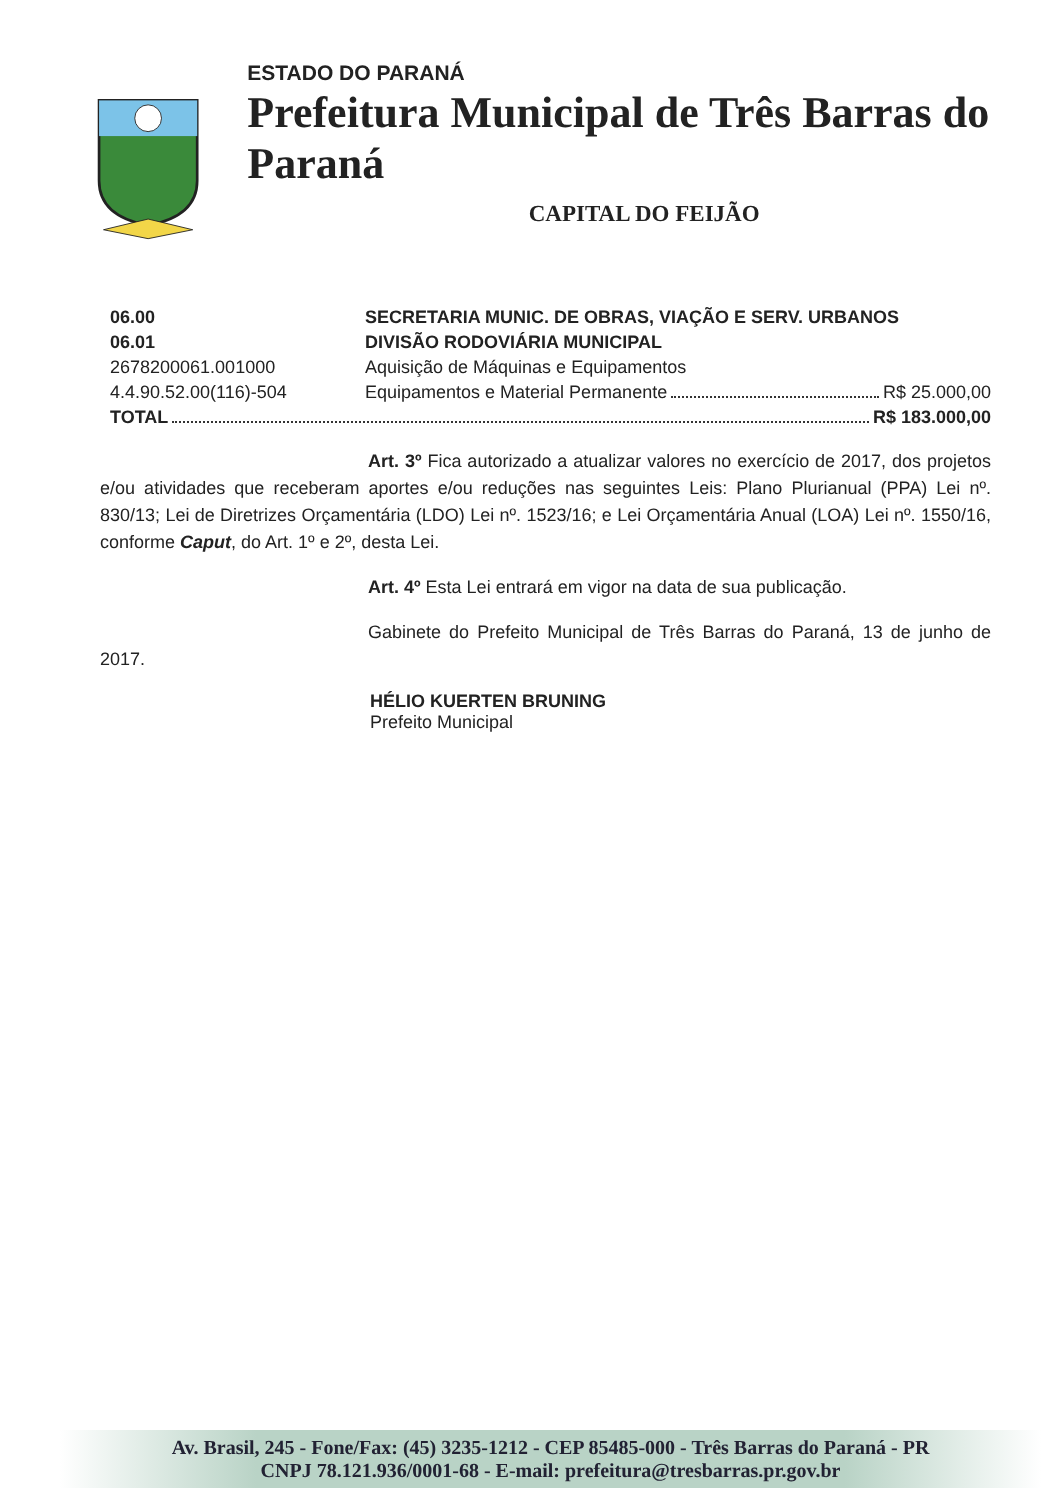ESTADO DO PARANÁ
Prefeitura Municipal de Três Barras do Paraná
CAPITAL DO FEIJÃO
06.00 SECRETARIA MUNIC. DE OBRAS, VIAÇÃO E SERV. URBANOS
06.01 DIVISÃO RODOVIÁRIA MUNICIPAL
2678200061.001000 Aquisição de Máquinas e Equipamentos
4.4.90.52.00(116)-504 Equipamentos e Material Permanente R$ 25.000,00
TOTAL R$ 183.000,00
Art. 3º Fica autorizado a atualizar valores no exercício de 2017, dos projetos e/ou atividades que receberam aportes e/ou reduções nas seguintes Leis: Plano Plurianual (PPA) Lei nº. 830/13; Lei de Diretrizes Orçamentária (LDO) Lei nº. 1523/16; e Lei Orçamentária Anual (LOA) Lei nº. 1550/16, conforme Caput, do Art. 1º e 2º, desta Lei.
Art. 4º Esta Lei entrará em vigor na data de sua publicação.
Gabinete do Prefeito Municipal de Três Barras do Paraná, 13 de junho de 2017.
HÉLIO KUERTEN BRUNING
Prefeito Municipal
Av. Brasil, 245 - Fone/Fax: (45) 3235-1212 - CEP 85485-000 - Três Barras do Paraná - PR
CNPJ 78.121.936/0001-68 - E-mail: prefeitura@tresbarras.pr.gov.br